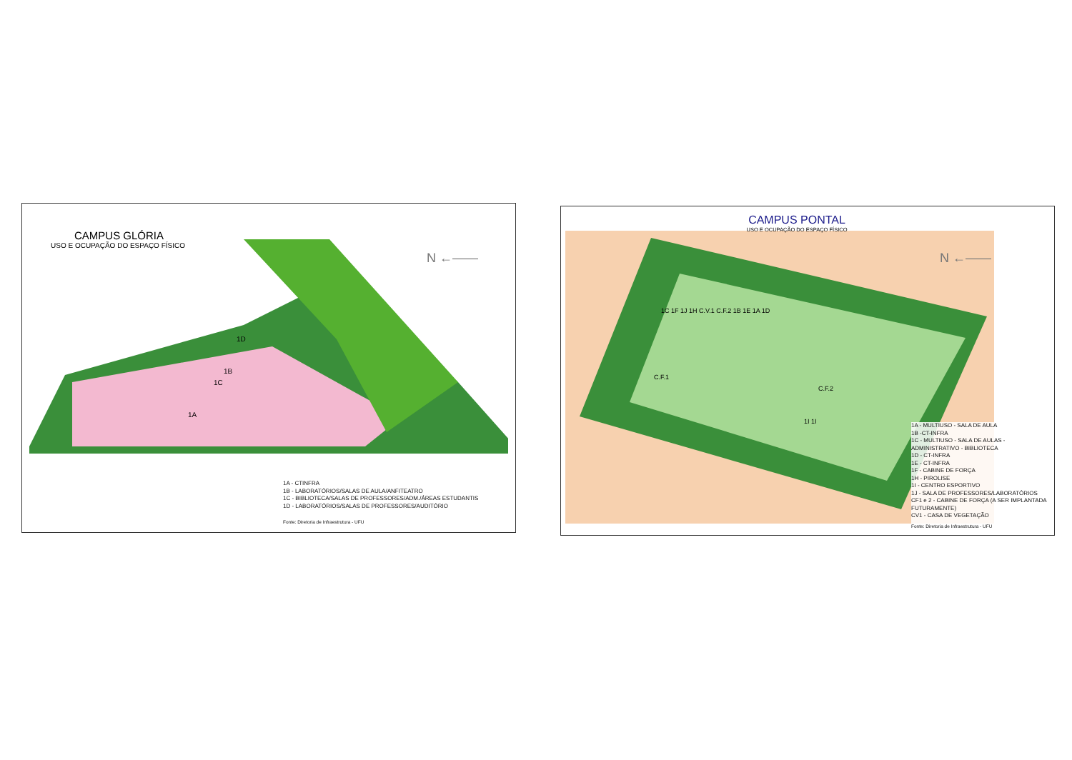CAMPUS GLÓRIA
USO E OCUPAÇÃO DO ESPAÇO FÍSICO
N ←——
1D
1B
1C
1A
1A - CTINFRA
1B - LABORATÓRIOS/SALAS DE AULA/ANFITEATRO
1C - BIBLIOTECA/SALAS DE PROFESSORES/ADM./ÁREAS ESTUDANTIS
1D - LABORATÓRIOS/SALAS DE PROFESSORES/AUDITÓRIO
Fonte: Diretoria de Infraestrutura - UFU
CAMPUS PONTAL
USO E OCUPAÇÃO DO ESPAÇO FÍSICO
N ←——
1C 1F 1J 1H C.V.1 C.F.2 1B 1E 1A 1D
C.F.1
C.F.2
1I 1I
1A - MULTIUSO - SALA DE AULA
1B -CT-INFRA
1C - MULTIUSO - SALA DE AULAS - ADMINISTRATIVO - BIBLIOTECA
1D - CT-INFRA
1E - CT-INFRA
1F - CABINE DE FORÇA
1H - PIROLISE
1I - CENTRO ESPORTIVO
1J - SALA DE PROFESSORES/LABORATÓRIOS
CF1 e 2 - CABINE DE FORÇA (A SER IMPLANTADA FUTURAMENTE)
CV1 - CASA DE VEGETAÇÃO
Fonte: Diretoria de Infraestrutura - UFU